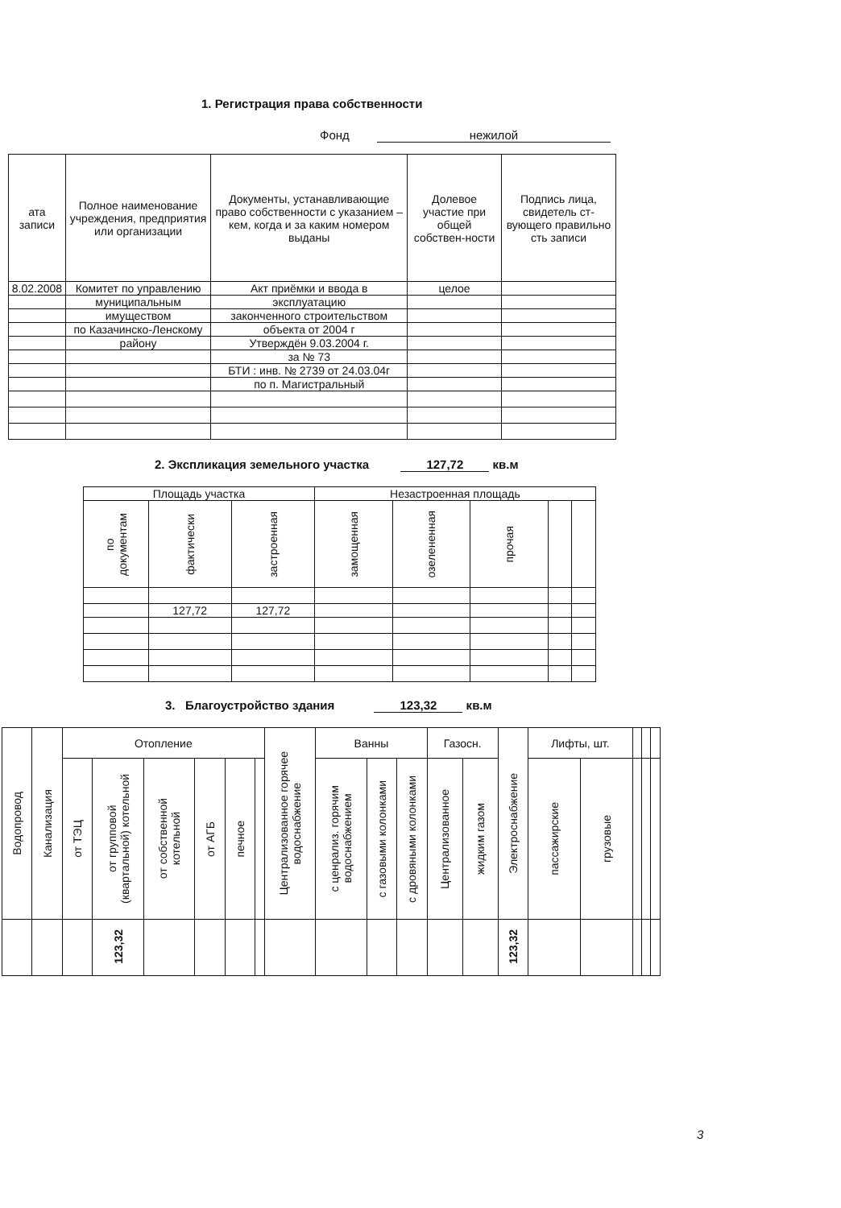1. Регистрация права собственности
Фонд нежилой
| ата записи | Полное наименование учреждения, предприятия или организации | Документы, устанавливающие право собственности с указанием – кем, когда и за каким номером выданы | Долевое участие при общей собствен-ности | Подпись лица, свидетель ст-вующего правильно сть записи |
| --- | --- | --- | --- | --- |
| 8.02.2008 | Комитет по управлению | Акт приёмки и ввода в | целое | |
| | муниципальным | эксплуатацию | | |
| | имуществом | законченного строительством | | |
| | по Казачинско-Ленскому | объекта от 2004 г | | |
| | району | Утверждён 9.03.2004 г. | | |
| | | за № 73 | | |
| | | БТИ : инв. № 2739 от 24.03.04г | | |
| | | по п. Магистральный | | |
2. Экспликация земельного участка 127,72 кв.м
| Площадь участка | | | Незастроенная площадь | | | | |
| --- | --- | --- | --- | --- | --- | --- | --- |
| по документам | фактически | застроенная | замощенная | озелененная | прочая | | |
| | 127,72 | 127,72 | | | | | |
3. Благоустройство здания 123,32 кв.м
| Водопровод | Канализация | Отопление | | | | | | Централизованное горячее водоснабжение | Ванны | | | Газосн. | | Электроснабжение | Лифты, шт. | | | | |
| --- | --- | --- | --- | --- | --- | --- | --- | --- | --- | --- | --- | --- | --- | --- | --- | --- | --- | --- | --- |
| | | от ТЭЦ | от групповой (квартальной) котельной | от собственной котельной | от АГБ | печное | | | с ценрализ. горячим водоснабжением | с газовыми колонками | с дровяными колонками | Централизованное | жидким газом | | пассажирские | грузовые | | | |
| | | | 123,32 | | | | | | | | | | | 123,32 | | | | | |
3